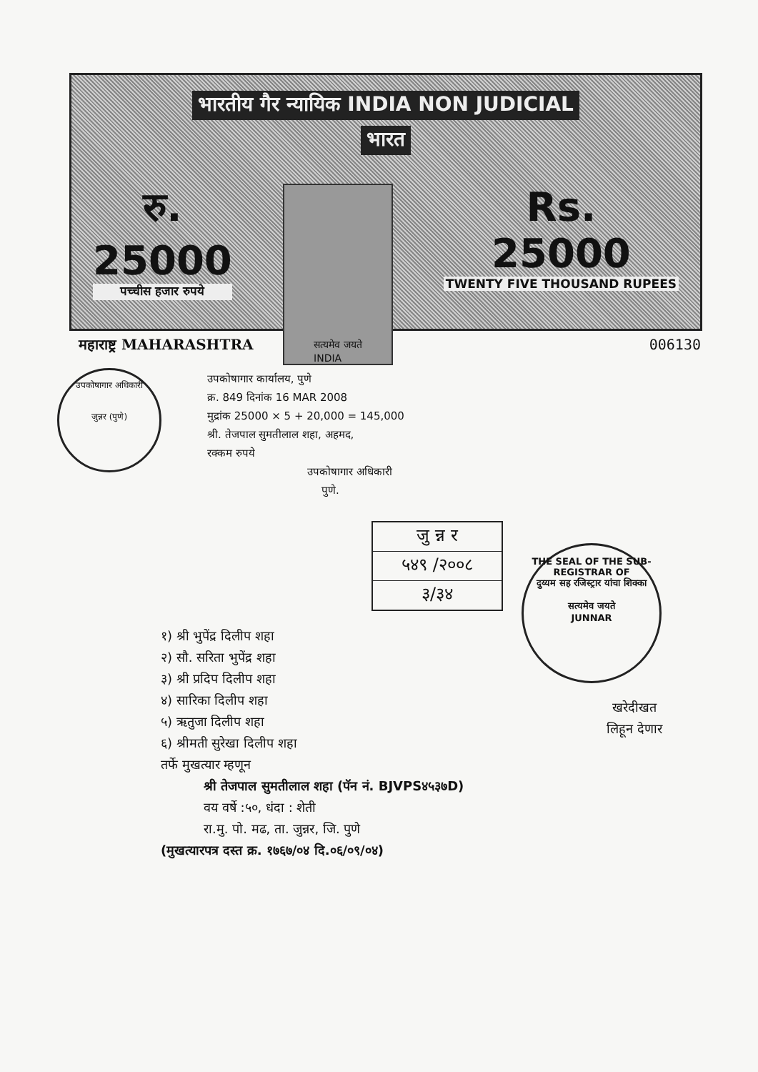भारतीय गैर न्यायिक INDIA NON JUDICIAL
भारत
रु.
25000
पच्चीस हजार रुपये
सत्यमेव जयते
INDIA
Rs.
25000
TWENTY FIVE THOUSAND RUPEES
महाराष्ट्र MAHARASHTRA 006130
उपकोषागार अधिकारी
जुन्नर (पुणे)
उपकोषागार कार्यालय, पुणे
क्र. 849 दिनांक 16 MAR 2008
मुद्रांक 25000 × 5 + 20,000 = 145,000
श्री. तेजपाल सुमतीलाल शहा, अहमद,
रक्कम रुपये
उपकोषागार अधिकारी
पुणे.
जु न्न र
५४९ /२००८
३/३४
THE SEAL OF THE SUB-REGISTRAR OF
दुय्यम सह रजिस्ट्रार यांचा शिक्का
सत्यमेव जयते
JUNNAR
१) श्री भुपेंद्र दिलीप शहा
२) सौ. सरिता भुपेंद्र शहा
३) श्री प्रदिप दिलीप शहा
४) सारिका दिलीप शहा
५) ऋतुजा दिलीप शहा
६) श्रीमती सुरेखा दिलीप शहा
तर्फे मुखत्यार म्हणून
श्री तेजपाल सुमतीलाल शहा (पॅन नं. BJVPS४५३७D)
वय वर्षे :५०, धंदा : शेती
रा.मु. पो. मढ, ता. जुन्नर, जि. पुणे
(मुखत्यारपत्र दस्त क्र. १७६७/०४ दि.०६/०९/०४)
खरेदीखत
लिहून देणार